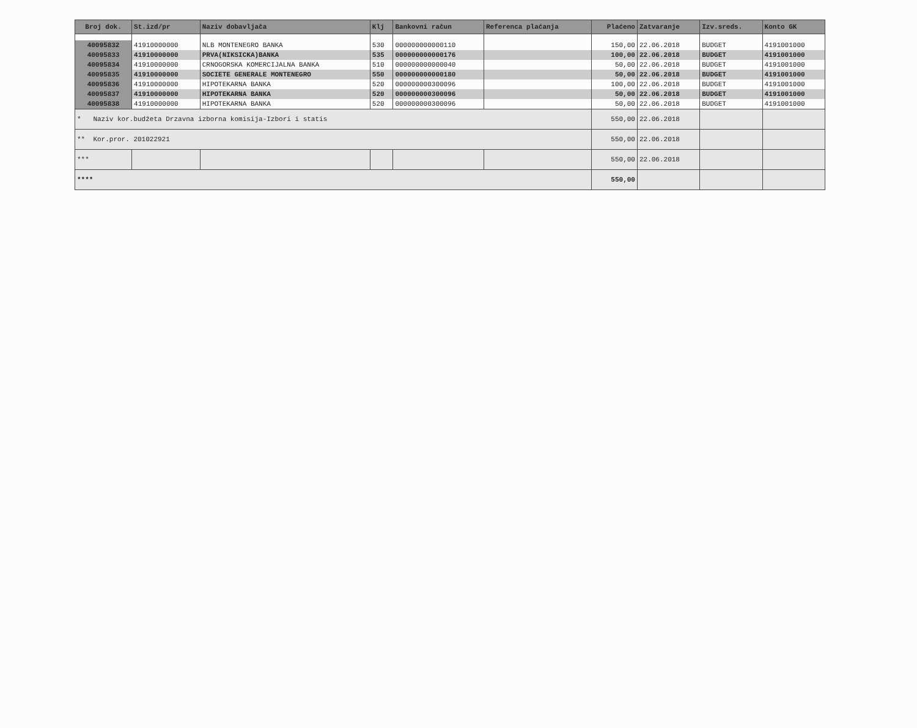| Broj dok. | St.izd/pr | Naziv dobavljača | Klj | Bankovni račun | Referenca plaćanja | Plaćeno | Zatvaranje | Izv.sreds. | Konto GK |
| --- | --- | --- | --- | --- | --- | --- | --- | --- | --- |
| 40095832 | 41910000000 | NLB MONTENEGRO BANKA | 530 | 000000000000110 | | 150,00 | 22.06.2018 | BUDGET | 4191001000 |
| 40095833 | 41910000000 | PRVA(NIKSICKA)BANKA | 535 | 000000000000176 | | 100,00 | 22.06.2018 | BUDGET | 4191001000 |
| 40095834 | 41910000000 | CRNOGORSKA KOMERCIJALNA BANKA | 510 | 000000000000040 | | 50,00 | 22.06.2018 | BUDGET | 4191001000 |
| 40095835 | 41910000000 | SOCIETE GENERALE MONTENEGRO | 550 | 000000000000180 | | 50,00 | 22.06.2018 | BUDGET | 4191001000 |
| 40095836 | 41910000000 | HIPOTEKARNA BANKA | 520 | 000000000300096 | | 100,00 | 22.06.2018 | BUDGET | 4191001000 |
| 40095837 | 41910000000 | HIPOTEKARNA BANKA | 520 | 000000000300096 | | 50,00 | 22.06.2018 | BUDGET | 4191001000 |
| 40095838 | 41910000000 | HIPOTEKARNA BANKA | 520 | 000000000300096 | | 50,00 | 22.06.2018 | BUDGET | 4191001000 |
| * Naziv kor.budžeta Drzavna izborna komisija-Izbori i statis | | | | | | 550,00 | 22.06.2018 | | |
| ** Kor.pror. 201022921 | | | | | | 550,00 | 22.06.2018 | | |
| *** | | | | | | 550,00 | 22.06.2018 | | |
| **** | | | | | | 550,00 | | | |